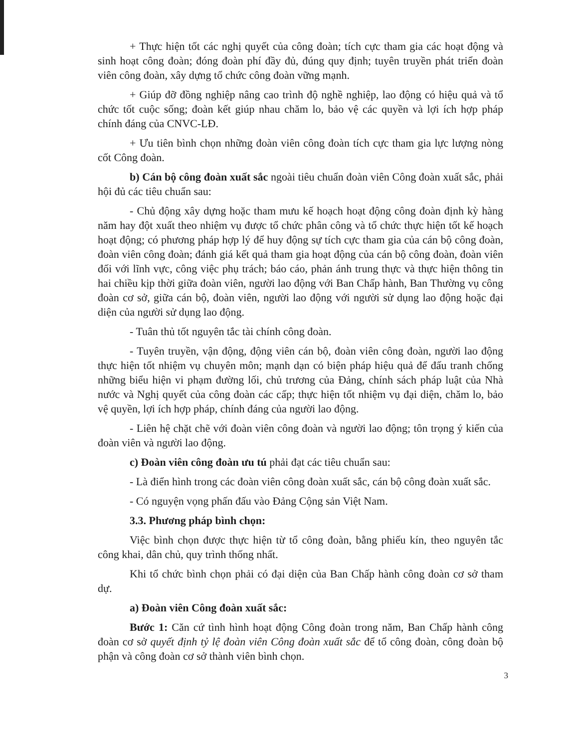+ Thực hiện tốt các nghị quyết của công đoàn; tích cực tham gia các hoạt động và sinh hoạt công đoàn; đóng đoàn phí đầy đủ, đúng quy định; tuyên truyền phát triển đoàn viên công đoàn, xây dựng tổ chức công đoàn vững mạnh.
+ Giúp đỡ đồng nghiệp nâng cao trình độ nghề nghiệp, lao động có hiệu quả và tổ chức tốt cuộc sống; đoàn kết giúp nhau chăm lo, bảo vệ các quyền và lợi ích hợp pháp chính đáng của CNVC-LĐ.
+ Ưu tiên bình chọn những đoàn viên công đoàn tích cực tham gia lực lượng nòng cốt Công đoàn.
b) Cán bộ công đoàn xuất sắc ngoài tiêu chuẩn đoàn viên Công đoàn xuất sắc, phải hội đủ các tiêu chuẩn sau:
- Chủ động xây dựng hoặc tham mưu kế hoạch hoạt động công đoàn định kỳ hàng năm hay đột xuất theo nhiệm vụ được tổ chức phân công và tổ chức thực hiện tốt kế hoạch hoạt động; có phương pháp hợp lý để huy động sự tích cực tham gia của cán bộ công đoàn, đoàn viên công đoàn; đánh giá kết quả tham gia hoạt động của cán bộ công đoàn, đoàn viên đối với lĩnh vực, công việc phụ trách; báo cáo, phản ánh trung thực và thực hiện thông tin hai chiều kịp thời giữa đoàn viên, người lao động với Ban Chấp hành, Ban Thường vụ công đoàn cơ sở, giữa cán bộ, đoàn viên, người lao động với người sử dụng lao động hoặc đại diện của người sử dụng lao động.
- Tuân thủ tốt nguyên tắc tài chính công đoàn.
- Tuyên truyền, vận động, động viên cán bộ, đoàn viên công đoàn, người lao động thực hiện tốt nhiệm vụ chuyên môn; mạnh dạn có biện pháp hiệu quả để đấu tranh chống những biểu hiện vi phạm đường lối, chủ trương của Đảng, chính sách pháp luật của Nhà nước và Nghị quyết của công đoàn các cấp; thực hiện tốt nhiệm vụ đại diện, chăm lo, bảo vệ quyền, lợi ích hợp pháp, chính đáng của người lao động.
- Liên hệ chặt chẽ với đoàn viên công đoàn và người lao động; tôn trọng ý kiến của đoàn viên và người lao động.
c) Đoàn viên công đoàn ưu tú phải đạt các tiêu chuẩn sau:
- Là điển hình trong các đoàn viên công đoàn xuất sắc, cán bộ công đoàn xuất sắc.
- Có nguyện vọng phấn đấu vào Đảng Cộng sản Việt Nam.
3.3. Phương pháp bình chọn:
Việc bình chọn được thực hiện từ tổ công đoàn, bằng phiếu kín, theo nguyên tắc công khai, dân chủ, quy trình thống nhất.
Khi tổ chức bình chọn phải có đại diện của Ban Chấp hành công đoàn cơ sở tham dự.
a) Đoàn viên Công đoàn xuất sắc:
Bước 1: Căn cứ tình hình hoạt động Công đoàn trong năm, Ban Chấp hành công đoàn cơ sở quyết định tỷ lệ đoàn viên Công đoàn xuất sắc để tổ công đoàn, công đoàn bộ phận và công đoàn cơ sở thành viên bình chọn.
3